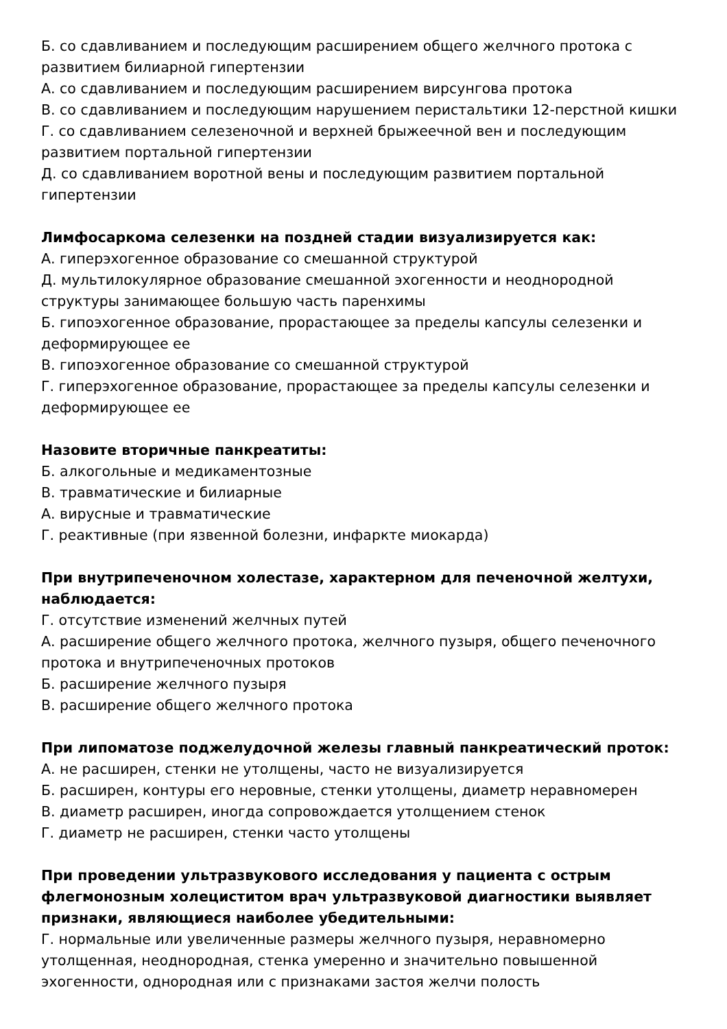Б. со сдавливанием и последующим расширением общего желчного протока с развитием билиарной гипертензии
А. со сдавливанием и последующим расширением вирсунгова протока
В. со сдавливанием и последующим нарушением перистальтики 12-перстной кишки
Г. со сдавливанием селезеночной и верхней брыжеечной вен и последующим развитием портальной гипертензии
Д. со сдавливанием воротной вены и последующим развитием портальной гипертензии
Лимфосаркома селезенки на поздней стадии визуализируется как:
А. гиперэхогенное образование со смешанной структурой
Д. мультилокулярное образование смешанной эхогенности и неоднородной структуры занимающее большую часть паренхимы
Б. гипоэхогенное образование, прорастающее за пределы капсулы селезенки и деформирующее ее
В. гипоэхогенное образование со смешанной структурой
Г. гиперэхогенное образование, прорастающее за пределы капсулы селезенки и деформирующее ее
Назовите вторичные панкреатиты:
Б. алкогольные и медикаментозные
В. травматические и билиарные
А. вирусные и травматические
Г. реактивные (при язвенной болезни, инфаркте миокарда)
При внутрипеченочном холестазе, характерном для печеночной желтухи, наблюдается:
Г. отсутствие изменений желчных путей
А. расширение общего желчного протока, желчного пузыря, общего печеночного протока и внутрипеченочных протоков
Б. расширение желчного пузыря
В. расширение общего желчного протока
При липоматозе поджелудочной железы главный панкреатический проток:
А. не расширен, стенки не утолщены, часто не визуализируется
Б. расширен, контуры его неровные, стенки утолщены, диаметр неравномерен
В. диаметр расширен, иногда сопровождается утолщением стенок
Г. диаметр не расширен, стенки часто утолщены
При проведении ультразвукового исследования у пациента с острым флегмонозным холециститом врач ультразвуковой диагностики выявляет признаки, являющиеся наиболее убедительными:
Г. нормальные или увеличенные размеры желчного пузыря, неравномерно утолщенная, неоднородная, стенка умеренно и значительно повышенной эхогенности, однородная или с признаками застоя желчи полость